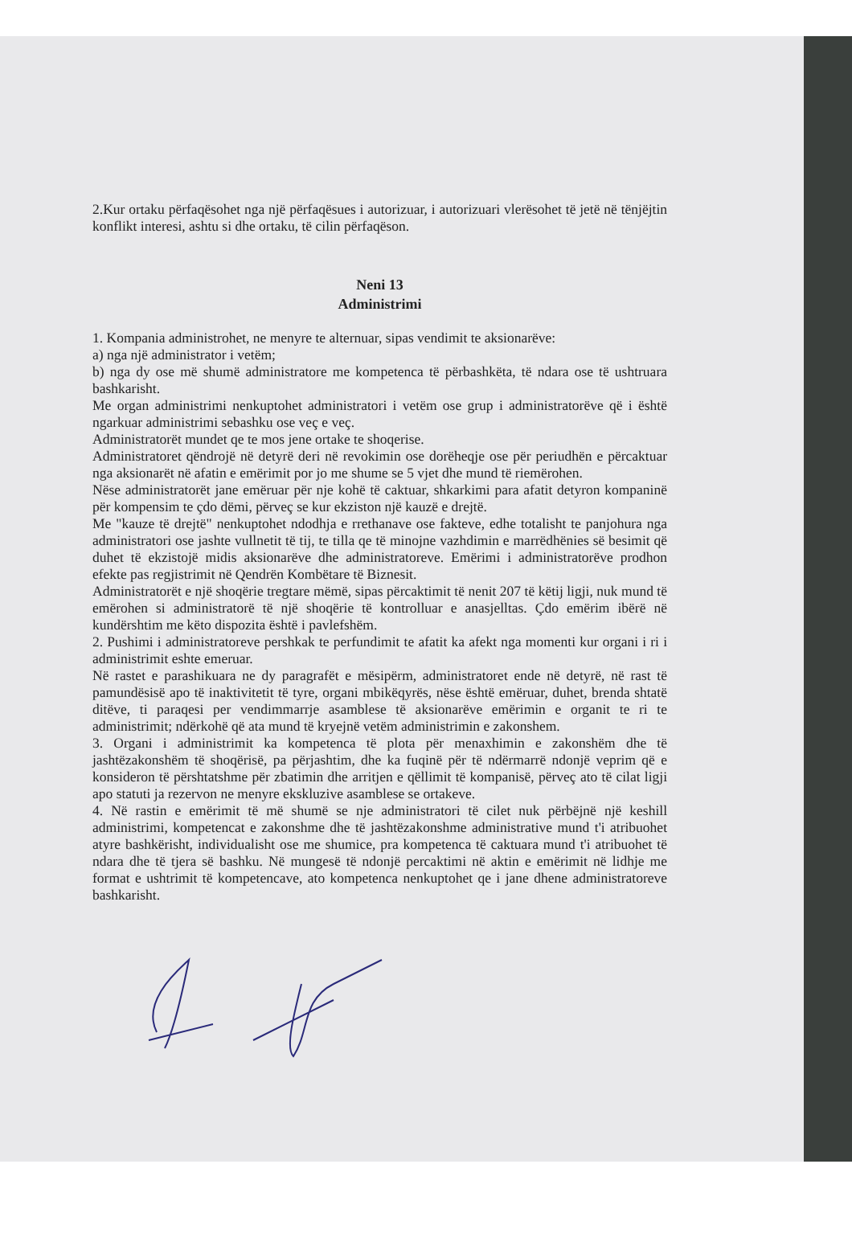2.Kur ortaku përfaqësohet nga një përfaqësues i autorizuar, i autorizuari vlerësohet të jetë në tënjëjtin konflikt interesi, ashtu si dhe ortaku, të cilin përfaqëson.
Neni 13
Administrimi
1. Kompania administrohet, ne menyre te alternuar, sipas vendimit te aksionarëve:
a) nga një administrator i vetëm;
b) nga dy ose më shumë administratore me kompetenca të përbashkëta, të ndara ose të ushtruara bashkarisht.
Me organ administrimi nenkuptohet administratori i vetëm ose grup i administratorëve që i është ngarkuar administrimi sebashku ose veç e veç.
Administratorët mundet qe te mos jene ortake te shoqerise.
Administratoret qëndrojë në detyrë deri në revokimin ose dorëheqje ose për periudhën e përcaktuar nga aksionarët në afatin e emërimit por jo me shume se 5 vjet dhe mund të riemërohen.
Nëse administratorët jane emëruar për nje kohë të caktuar, shkarkimi para afatit detyron kompaninë për kompensim te çdo dëmi, përveç se kur ekziston një kauzë e drejtë.
Me "kauze të drejtë" nenkuptohet ndodhja e rrethanave ose fakteve, edhe totalisht te panjohura nga administratori ose jashte vullnetit të tij, te tilla qe të minojne vazhdimin e marrëdhënies së besimit që duhet të ekzistojë midis aksionarëve dhe administratoreve. Emërimi i administratorëve prodhon efekte pas regjistrimit në Qendrën Kombëtare të Biznesit.
Administratorët e një shoqërie tregtare mëmë, sipas përcaktimit të nenit 207 të këtij ligji, nuk mund të emërohen si administratorë të një shoqërie të kontrolluar e anasjelltas. Çdo emërim ibërë në kundërshtim me këto dispozita është i pavlefshëm.
2. Pushimi i administratoreve pershkak te perfundimit te afatit ka afekt nga momenti kur organi i ri i administrimit eshte emeruar.
Në rastet e parashikuara ne dy paragrafët e mësipërm, administratoret ende në detyrë, në rast të pamundësisë apo të inaktivitetit të tyre, organi mbikëqyrës, nëse është emëruar, duhet, brenda shtatë ditëve, ti paraqesi per vendimmarrje asamblese të aksionarëve emërimin e organit te ri te administrimit; ndërkohë që ata mund të kryejnë vetëm administrimin e zakonshem.
3. Organi i administrimit ka kompetenca të plota për menaxhimin e zakonshëm dhe të jashtëzakonshëm të shoqërisë, pa përjashtim, dhe ka fuqinë për të ndërmarrë ndonjë veprim që e konsideron të përshtatshme për zbatimin dhe arritjen e qëllimit të kompanisë, përveç ato të cilat ligji apo statuti ja rezervon ne menyre ekskluzive asamblese se ortakeve.
4. Në rastin e emërimit të më shumë se nje administratori të cilet nuk përbëjnë një keshill administrimi, kompetencat e zakonshme dhe të jashtëzakonshme administrative mund t'i atribuohet atyre bashkërisht, individualisht ose me shumice, pra kompetenca të caktuara mund t'i atribuohet të ndara dhe të tjera së bashku. Në mungesë të ndonjë percaktimi në aktin e emërimit në lidhje me format e ushtrimit të kompetencave, ato kompetenca nenkuptohet qe i jane dhene administratoreve bashkarisht.